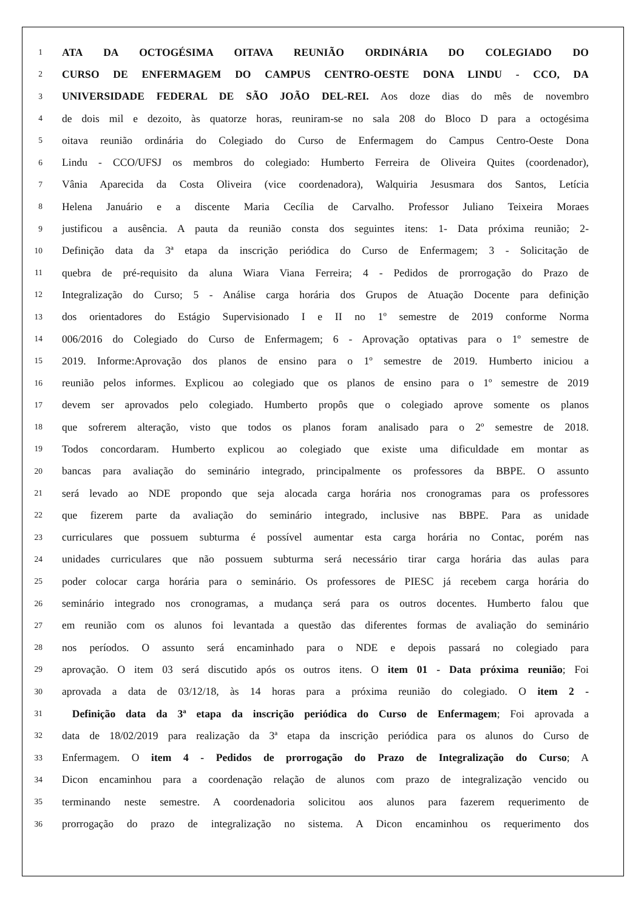1 ATA DA OCTOGÉSIMA OITAVA REUNIÃO ORDINÁRIA DO COLEGIADO DO
2 CURSO DE ENFERMAGEM DO CAMPUS CENTRO-OESTE DONA LINDU - CCO, DA
3 UNIVERSIDADE FEDERAL DE SÃO JOÃO DEL-REI. Aos doze dias do mês de novembro
4 de dois mil e dezoito, às quatorze horas, reuniram-se no sala 208 do Bloco D para a octogésima
5 oitava reunião ordinária do Colegiado do Curso de Enfermagem do Campus Centro-Oeste Dona
6 Lindu - CCO/UFSJ os membros do colegiado: Humberto Ferreira de Oliveira Quites (coordenador),
7 Vânia Aparecida da Costa Oliveira (vice coordenadora), Walquiria Jesusmara dos Santos, Letícia
8 Helena Januário e a discente Maria Cecília de Carvalho. Professor Juliano Teixeira Moraes
9 justificou a ausência. A pauta da reunião consta dos seguintes itens: 1- Data próxima reunião; 2-
10 Definição data da 3ª etapa da inscrição periódica do Curso de Enfermagem; 3 - Solicitação de
11 quebra de pré-requisito da aluna Wiara Viana Ferreira; 4 - Pedidos de prorrogação do Prazo de
12 Integralização do Curso; 5 - Análise carga horária dos Grupos de Atuação Docente para definição
13 dos orientadores do Estágio Supervisionado I e II no 1º semestre de 2019 conforme Norma
14 006/2016 do Colegiado do Curso de Enfermagem; 6 - Aprovação optativas para o 1º semestre de
15 2019. Informe:Aprovação dos planos de ensino para o 1º semestre de 2019. Humberto iniciou a
16 reunião pelos informes. Explicou ao colegiado que os planos de ensino para o 1º semestre de 2019
17 devem ser aprovados pelo colegiado. Humberto propôs que o colegiado aprove somente os planos
18 que sofrerem alteração, visto que todos os planos foram analisado para o 2º semestre de 2018.
19 Todos concordaram. Humberto explicou ao colegiado que existe uma dificuldade em montar as
20 bancas para avaliação do seminário integrado, principalmente os professores da BBPE. O assunto
21 será levado ao NDE propondo que seja alocada carga horária nos cronogramas para os professores
22 que fizerem parte da avaliação do seminário integrado, inclusive nas BBPE. Para as unidade
23 curriculares que possuem subturma é possível aumentar esta carga horária no Contac, porém nas
24 unidades curriculares que não possuem subturma será necessário tirar carga horária das aulas para
25 poder colocar carga horária para o seminário. Os professores de PIESC já recebem carga horária do
26 seminário integrado nos cronogramas, a mudança será para os outros docentes. Humberto falou que
27 em reunião com os alunos foi levantada a questão das diferentes formas de avaliação do seminário
28 nos períodos. O assunto será encaminhado para o NDE e depois passará no colegiado para
29 aprovação. O item 03 será discutido após os outros itens. O item 01 - Data próxima reunião; Foi
30 aprovada a data de 03/12/18, às 14 horas para a próxima reunião do colegiado. O item 2 -
31 Definição data da 3ª etapa da inscrição periódica do Curso de Enfermagem; Foi aprovada a
32 data de 18/02/2019 para realização da 3ª etapa da inscrição periódica para os alunos do Curso de
33 Enfermagem. O item 4 - Pedidos de prorrogação do Prazo de Integralização do Curso; A
34 Dicon encaminhou para a coordenação relação de alunos com prazo de integralização vencido ou
35 terminando neste semestre. A coordenadoria solicitou aos alunos para fazerem requerimento de
36 prorrogação do prazo de integralização no sistema. A Dicon encaminhou os requerimento dos